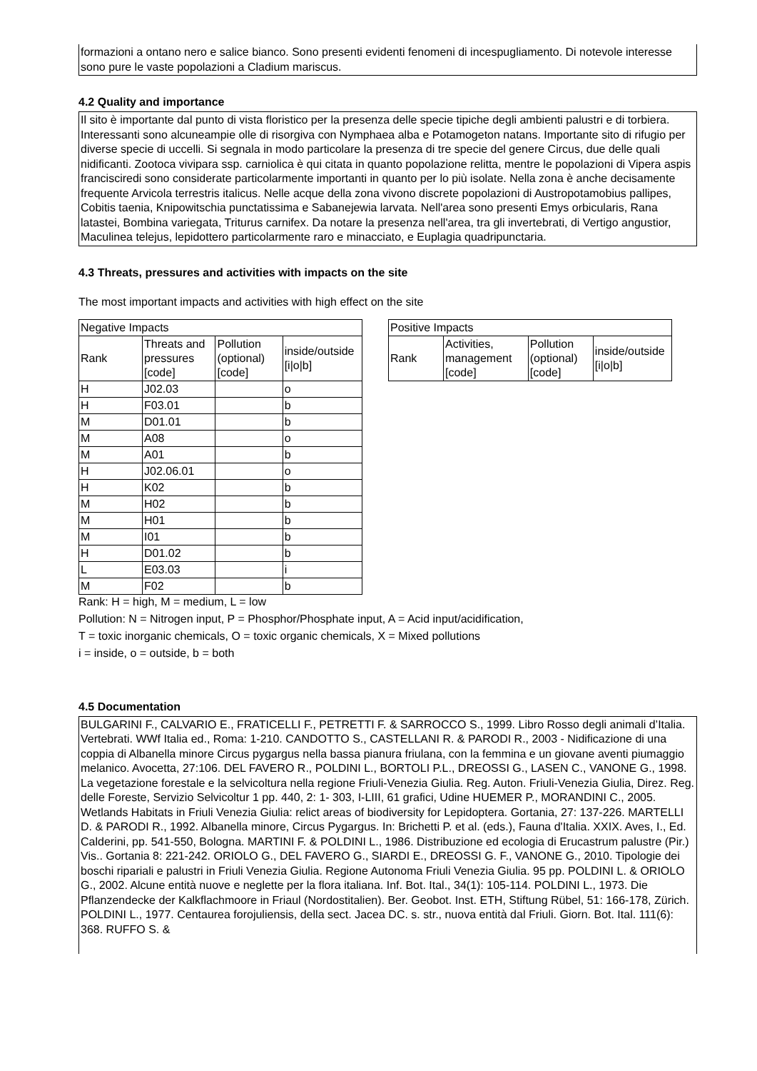formazioni a ontano nero e salice bianco. Sono presenti evidenti fenomeni di incespugliamento. Di notevole interesse sono pure le vaste popolazioni a Cladium mariscus.
4.2 Quality and importance
Il sito è importante dal punto di vista floristico per la presenza delle specie tipiche degli ambienti palustri e di torbiera. Interessanti sono alcuneampie olle di risorgiva con Nymphaea alba e Potamogeton natans. Importante sito di rifugio per diverse specie di uccelli. Si segnala in modo particolare la presenza di tre specie del genere Circus, due delle quali nidificanti. Zootoca vivipara ssp. carniolica è qui citata in quanto popolazione relitta, mentre le popolazioni di Vipera aspis francisciredi sono considerate particolarmente importanti in quanto per lo più isolate. Nella zona è anche decisamente frequente Arvicola terrestris italicus. Nelle acque della zona vivono discrete popolazioni di Austropotamobius pallipes, Cobitis taenia, Knipowitschia punctatissima e Sabanejewia larvata. Nell'area sono presenti Emys orbicularis, Rana latastei, Bombina variegata, Triturus carnifex. Da notare la presenza nell'area, tra gli invertebrati, di Vertigo angustior, Maculinea telejus, lepidottero particolarmente raro e minacciato, e Euplagia quadripunctaria.
4.3 Threats, pressures and activities with impacts on the site
The most important impacts and activities with high effect on the site
| Negative Impacts | | | |
| Rank | Threats and pressures [code] | Pollution (optional) [code] | inside/outside [i/o/b] |
| H | J02.03 | | o |
| H | F03.01 | | b |
| M | D01.01 | | b |
| M | A08 | | o |
| M | A01 | | b |
| H | J02.06.01 | | o |
| H | K02 | | b |
| M | H02 | | b |
| M | H01 | | b |
| M | I01 | | b |
| H | D01.02 | | b |
| L | E03.03 | | i |
| M | F02 | | b |
| Positive Impacts | | | |
| Rank | Activities, management [code] | Pollution (optional) [code] | inside/outside [i/o/b] |
Rank: H = high, M = medium, L = low
Pollution: N = Nitrogen input, P = Phosphor/Phosphate input, A = Acid input/acidification,
T = toxic inorganic chemicals, O = toxic organic chemicals, X = Mixed pollutions
i = inside, o = outside, b = both
4.5 Documentation
BULGARINI F., CALVARIO E., FRATICELLI F., PETRETTI F. & SARROCCO S., 1999. Libro Rosso degli animali d’Italia. Vertebrati. WWf Italia ed., Roma: 1-210. CANDOTTO S., CASTELLANI R. & PARODI R., 2003 - Nidificazione di una coppia di Albanella minore Circus pygargus nella bassa pianura friulana, con la femmina e un giovane aventi piumaggio melanico. Avocetta, 27:106. DEL FAVERO R., POLDINI L., BORTOLI P.L., DREOSSI G., LASEN C., VANONE G., 1998. La vegetazione forestale e la selvicoltura nella regione Friuli-Venezia Giulia. Reg. Auton. Friuli-Venezia Giulia, Direz. Reg. delle Foreste, Servizio Selvicoltur 1 pp. 440, 2: 1- 303, I-LIII, 61 grafici, Udine HUEMER P., MORANDINI C., 2005. Wetlands Habitats in Friuli Venezia Giulia: relict areas of biodiversity for Lepidoptera. Gortania, 27: 137-226. MARTELLI D. & PARODI R., 1992. Albanella minore, Circus Pygargus. In: Brichetti P. et al. (eds.), Fauna d'Italia. XXIX. Aves, I., Ed. Calderini, pp. 541-550, Bologna. MARTINI F. & POLDINI L., 1986. Distribuzione ed ecologia di Erucastrum palustre (Pir.) Vis.. Gortania 8: 221-242. ORIOLO G., DEL FAVERO G., SIARDI E., DREOSSI G. F., VANONE G., 2010. Tipologie dei boschi ripariali e palustri in Friuli Venezia Giulia. Regione Autonoma Friuli Venezia Giulia. 95 pp. POLDINI L. & ORIOLO G., 2002. Alcune entità nuove e neglette per la flora italiana. Inf. Bot. Ital., 34(1): 105-114. POLDINI L., 1973. Die Pflanzendecke der Kalkflachmoore in Friaul (Nordostitalien). Ber. Geobot. Inst. ETH, Stiftung Rübel, 51: 166-178, Zürich. POLDINI L., 1977. Centaurea forojuliensis, della sect. Jacea DC. s. str., nuova entità dal Friuli. Giorn. Bot. Ital. 111(6): 368. RUFFO S. &